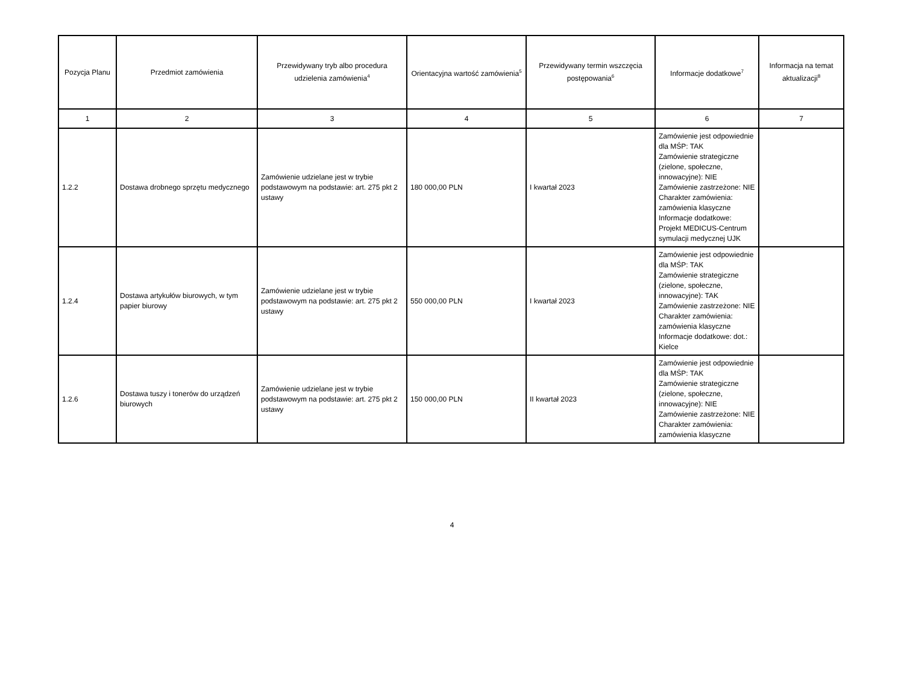| Pozycja Planu | Przedmiot zamówienia | Przewidywany tryb albo procedura udzielenia zamówienia<sup>4</sup> | Orientacyjna wartość zamówienia<sup>5</sup> | Przewidywany termin wszczęcia postępowania<sup>6</sup> | Informacje dodatkowe<sup>7</sup> | Informacja na temat aktualizacji<sup>8</sup> |
| --- | --- | --- | --- | --- | --- | --- |
| 1 | 2 | 3 | 4 | 5 | 6 | 7 |
| 1.2.2 | Dostawa drobnego sprzętu medycznego | Zamówienie udzielane jest w trybie podstawowym na podstawie: art. 275 pkt 2 ustawy | 180 000,00 PLN | I kwartał 2023 | Zamówienie jest odpowiednie dla MŚP: TAK Zamówienie strategiczne (zielone, społeczne, innowacyjne): NIE Zamówienie zastrzeżone: NIE Charakter zamówienia: zamówienia klasyczne Informacje dodatkowe: Projekt MEDICUS-Centrum symulacji medycznej UJK | |
| 1.2.4 | Dostawa artykułów biurowych, w tym papier biurowy | Zamówienie udzielane jest w trybie podstawowym na podstawie: art. 275 pkt 2 ustawy | 550 000,00 PLN | I kwartał 2023 | Zamówienie jest odpowiednie dla MŚP: TAK Zamówienie strategiczne (zielone, społeczne, innowacyjne): TAK Zamówienie zastrzeżone: NIE Charakter zamówienia: zamówienia klasyczne Informacje dodatkowe: dot.: Kielce | |
| 1.2.6 | Dostawa tuszy i tonerów do urządzeń biurowych | Zamówienie udzielane jest w trybie podstawowym na podstawie: art. 275 pkt 2 ustawy | 150 000,00 PLN | II kwartał 2023 | Zamówienie jest odpowiednie dla MŚP: TAK Zamówienie strategiczne (zielone, społeczne, innowacyjne): NIE Zamówienie zastrzeżone: NIE Charakter zamówienia: zamówienia klasyczne | |
4